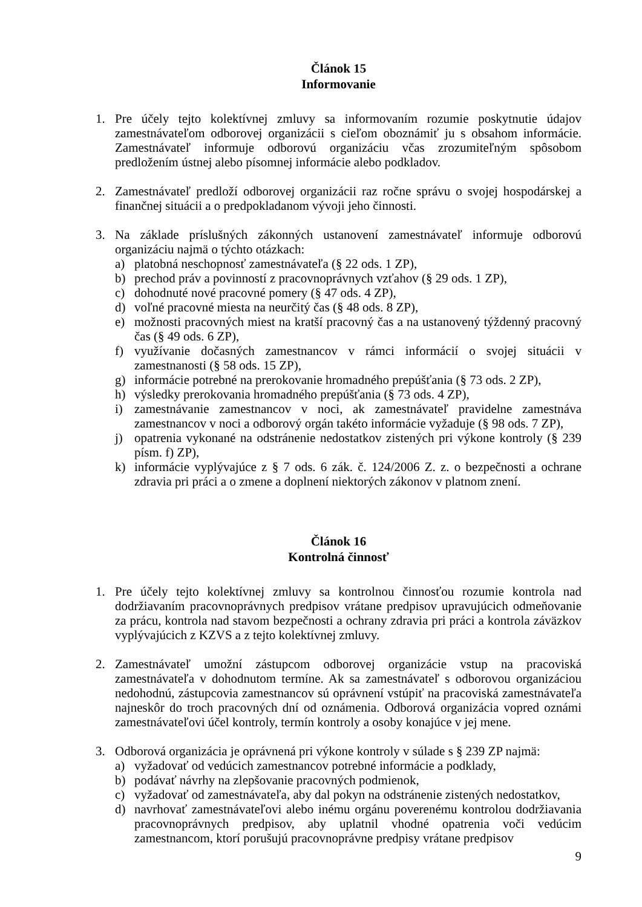Článok 15
Informovanie
1. Pre účely tejto kolektívnej zmluvy sa informovaním rozumie poskytnutie údajov zamestnávateľom odborovej organizácii s cieľom oboznámiť ju s obsahom informácie. Zamestnávateľ informuje odborovú organizáciu včas zrozumiteľným spôsobom predložením ústnej alebo písomnej informácie alebo podkladov.
2. Zamestnávateľ predloží odborovej organizácii raz ročne správu o svojej hospodárskej a finančnej situácii a o predpokladanom vývoji jeho činnosti.
3. Na základe príslušných zákonných ustanovení zamestnávateľ informuje odborovú organizáciu najmä o týchto otázkach:
a) platobná neschopnosť zamestnávateľa (§ 22 ods. 1 ZP),
b) prechod práv a povinností z pracovnoprávnych vzťahov (§ 29 ods. 1 ZP),
c) dohodnuté nové pracovné pomery (§ 47 ods. 4 ZP),
d) voľné pracovné miesta na neurčitý čas (§ 48 ods. 8 ZP),
e) možnosti pracovných miest na kratší pracovný čas a na ustanovený týždenný pracovný čas (§ 49 ods. 6 ZP),
f) využívanie dočasných zamestnancov v rámci informácií o svojej situácii v zamestnanosti (§ 58 ods. 15 ZP),
g) informácie potrebné na prerokovanie hromadného prepúšťania (§ 73 ods. 2 ZP),
h) výsledky prerokovania hromadného prepúšťania (§ 73 ods. 4 ZP),
i) zamestnávanie zamestnancov v noci, ak zamestnávateľ pravidelne zamestnáva zamestnancov v noci a odborový orgán takéto informácie vyžaduje (§ 98 ods. 7 ZP),
j) opatrenia vykonané na odstránenie nedostatkov zistených pri výkone kontroly (§ 239 písm. f) ZP),
k) informácie vyplývajúce z § 7 ods. 6 zák. č. 124/2006 Z. z. o bezpečnosti a ochrane zdravia pri práci a o zmene a doplnení niektorých zákonov v platnom znení.
Článok 16
Kontrolná činnosť
1. Pre účely tejto kolektívnej zmluvy sa kontrolnou činnosťou rozumie kontrola nad dodržiavaním pracovnoprávnych predpisov vrátane predpisov upravujúcich odmeňovanie za prácu, kontrola nad stavom bezpečnosti a ochrany zdravia pri práci a kontrola záväzkov vyplývajúcich z KZVS a z tejto kolektívnej zmluvy.
2. Zamestnávateľ umožní zástupcom odborovej organizácie vstup na pracoviská zamestnávateľa v dohodnutom termíne. Ak sa zamestnávateľ s odborovou organizáciou nedohodnú, zástupcovia zamestnancov sú oprávnení vstúpiť na pracoviská zamestnávateľa najneskôr do troch pracovných dní od oznámenia. Odborová organizácia vopred oznámi zamestnávateľovi účel kontroly, termín kontroly a osoby konajúce v jej mene.
3. Odborová organizácia je oprávnená pri výkone kontroly v súlade s § 239 ZP najmä:
a) vyžadovať od vedúcich zamestnancov potrebné informácie a podklady,
b) podávať návrhy na zlepšovanie pracovných podmienok,
c) vyžadovať od zamestnávateľa, aby dal pokyn na odstránenie zistených nedostatkov,
d) navrhovať zamestnávateľovi alebo inému orgánu poverenému kontrolou dodržiavania pracovnoprávnych predpisov, aby uplatnil vhodné opatrenia voči vedúcim zamestnancom, ktorí porušujú pracovnoprávne predpisy vrátane predpisov
9